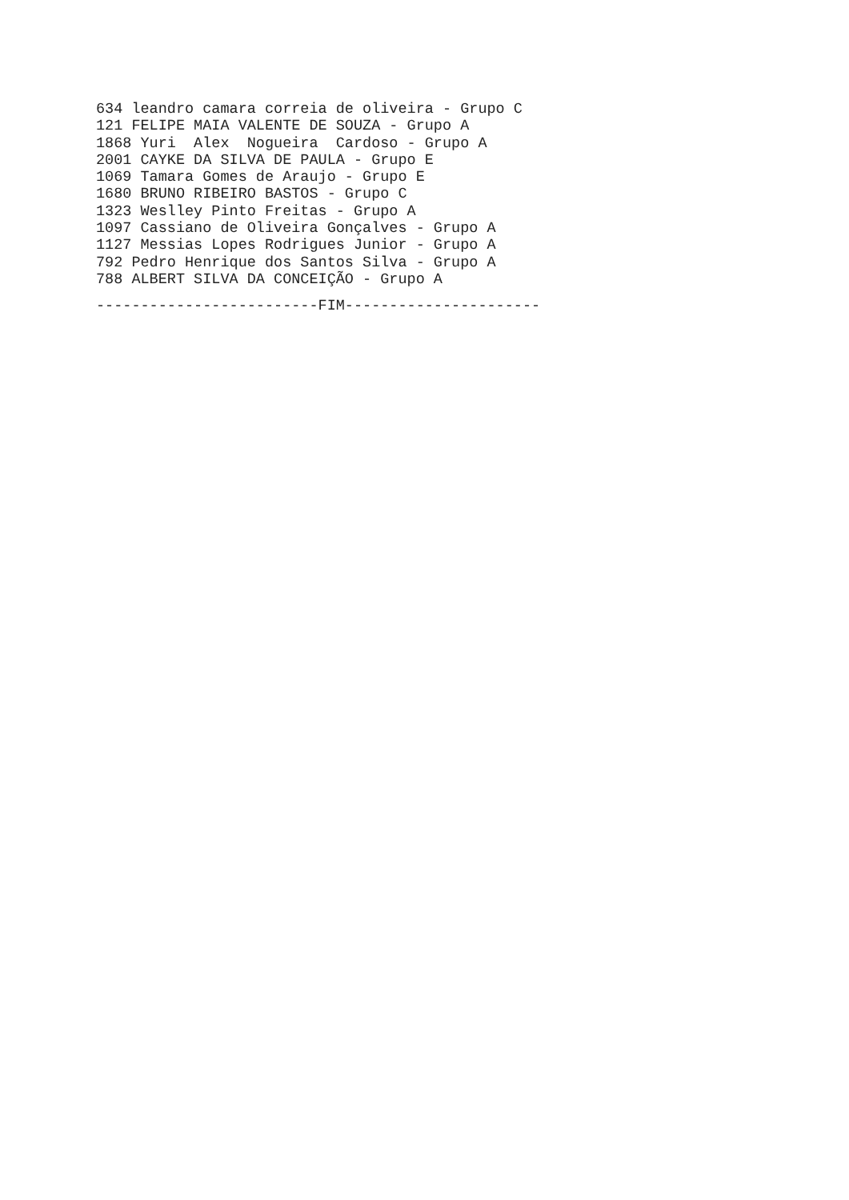634 leandro camara correia de oliveira - Grupo C 121 FELIPE MAIA VALENTE DE SOUZA - Grupo A 1868 Yuri Alex Nogueira Cardoso - Grupo A 2001 CAYKE DA SILVA DE PAULA - Grupo E 1069 Tamara Gomes de Araujo - Grupo E 1680 BRUNO RIBEIRO BASTOS - Grupo C 1323 Weslley Pinto Freitas - Grupo A 1097 Cassiano de Oliveira Gonçalves - Grupo A 1127 Messias Lopes Rodrigues Junior - Grupo A 792 Pedro Henrique dos Santos Silva - Grupo A 788 ALBERT SILVA DA CONCEIÇÃO - Grupo A
-------------------------FIM----------------------